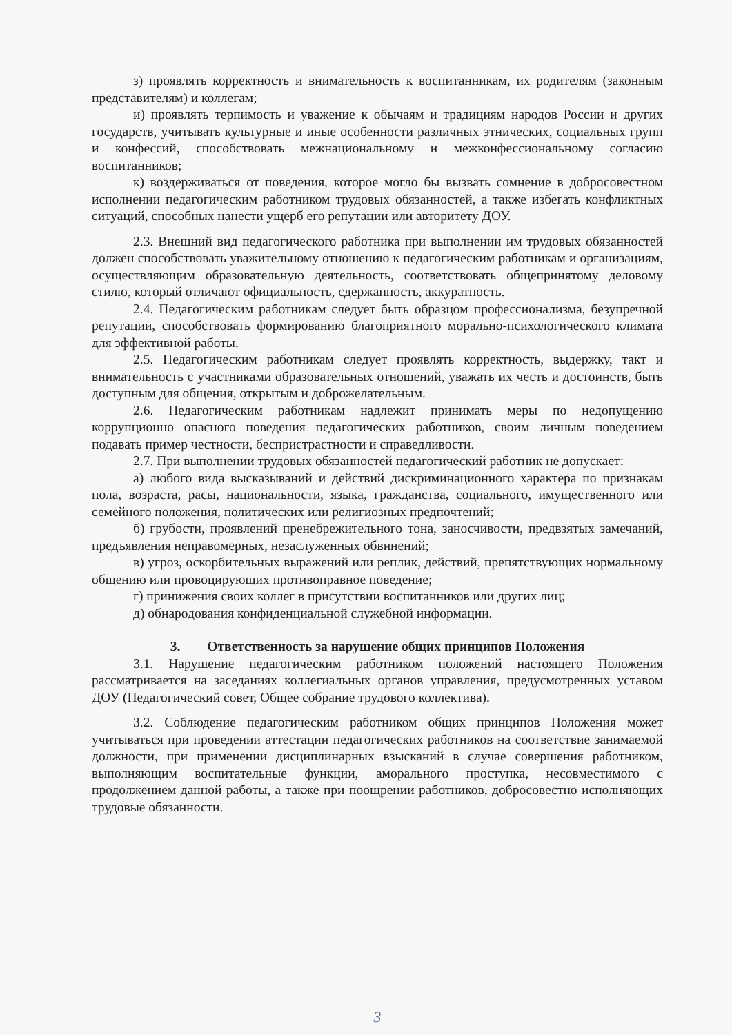з) проявлять корректность и внимательность к воспитанникам, их родителям (законным представителям) и коллегам;
и) проявлять терпимость и уважение к обычаям и традициям народов России и других государств, учитывать культурные и иные особенности различных этнических, социальных групп и конфессий, способствовать межнациональному и межконфессиональному согласию воспитанников;
к) воздерживаться от поведения, которое могло бы вызвать сомнение в добросовестном исполнении педагогическим работником трудовых обязанностей, а также избегать конфликтных ситуаций, способных нанести ущерб его репутации или авторитету ДОУ.
2.3. Внешний вид педагогического работника при выполнении им трудовых обязанностей должен способствовать уважительному отношению к педагогическим работникам и организациям, осуществляющим образовательную деятельность, соответствовать общепринятому деловому стилю, который отличают официальность, сдержанность, аккуратность.
2.4. Педагогическим работникам следует быть образцом профессионализма, безупречной репутации, способствовать формированию благоприятного морально-психологического климата для эффективной работы.
2.5. Педагогическим работникам следует проявлять корректность, выдержку, такт и внимательность с участниками образовательных отношений, уважать их честь и достоинств, быть доступным для общения, открытым и доброжелательным.
2.6. Педагогическим работникам надлежит принимать меры по недопущению коррупционно опасного поведения педагогических работников, своим личным поведением подавать пример честности, беспристрастности и справедливости.
2.7. При выполнении трудовых обязанностей педагогический работник не допускает:
а) любого вида высказываний и действий дискриминационного характера по признакам пола, возраста, расы, национальности, языка, гражданства, социального, имущественного или семейного положения, политических или религиозных предпочтений;
б) грубости, проявлений пренебрежительного тона, заносчивости, предвзятых замечаний, предъявления неправомерных, незаслуженных обвинений;
в) угроз, оскорбительных выражений или реплик, действий, препятствующих нормальному общению или провоцирующих противоправное поведение;
г) принижения своих коллег в присутствии воспитанников или других лиц;
д) обнародования конфиденциальной служебной информации.
3. Ответственность за нарушение общих принципов Положения
3.1. Нарушение педагогическим работником положений настоящего Положения рассматривается на заседаниях коллегиальных органов управления, предусмотренных уставом ДОУ (Педагогический совет, Общее собрание трудового коллектива).
3.2. Соблюдение педагогическим работником общих принципов Положения может учитываться при проведении аттестации педагогических работников на соответствие занимаемой должности, при применении дисциплинарных взысканий в случае совершения работником, выполняющим воспитательные функции, аморального проступка, несовместимого с продолжением данной работы, а также при поощрении работников, добросовестно исполняющих трудовые обязанности.
3